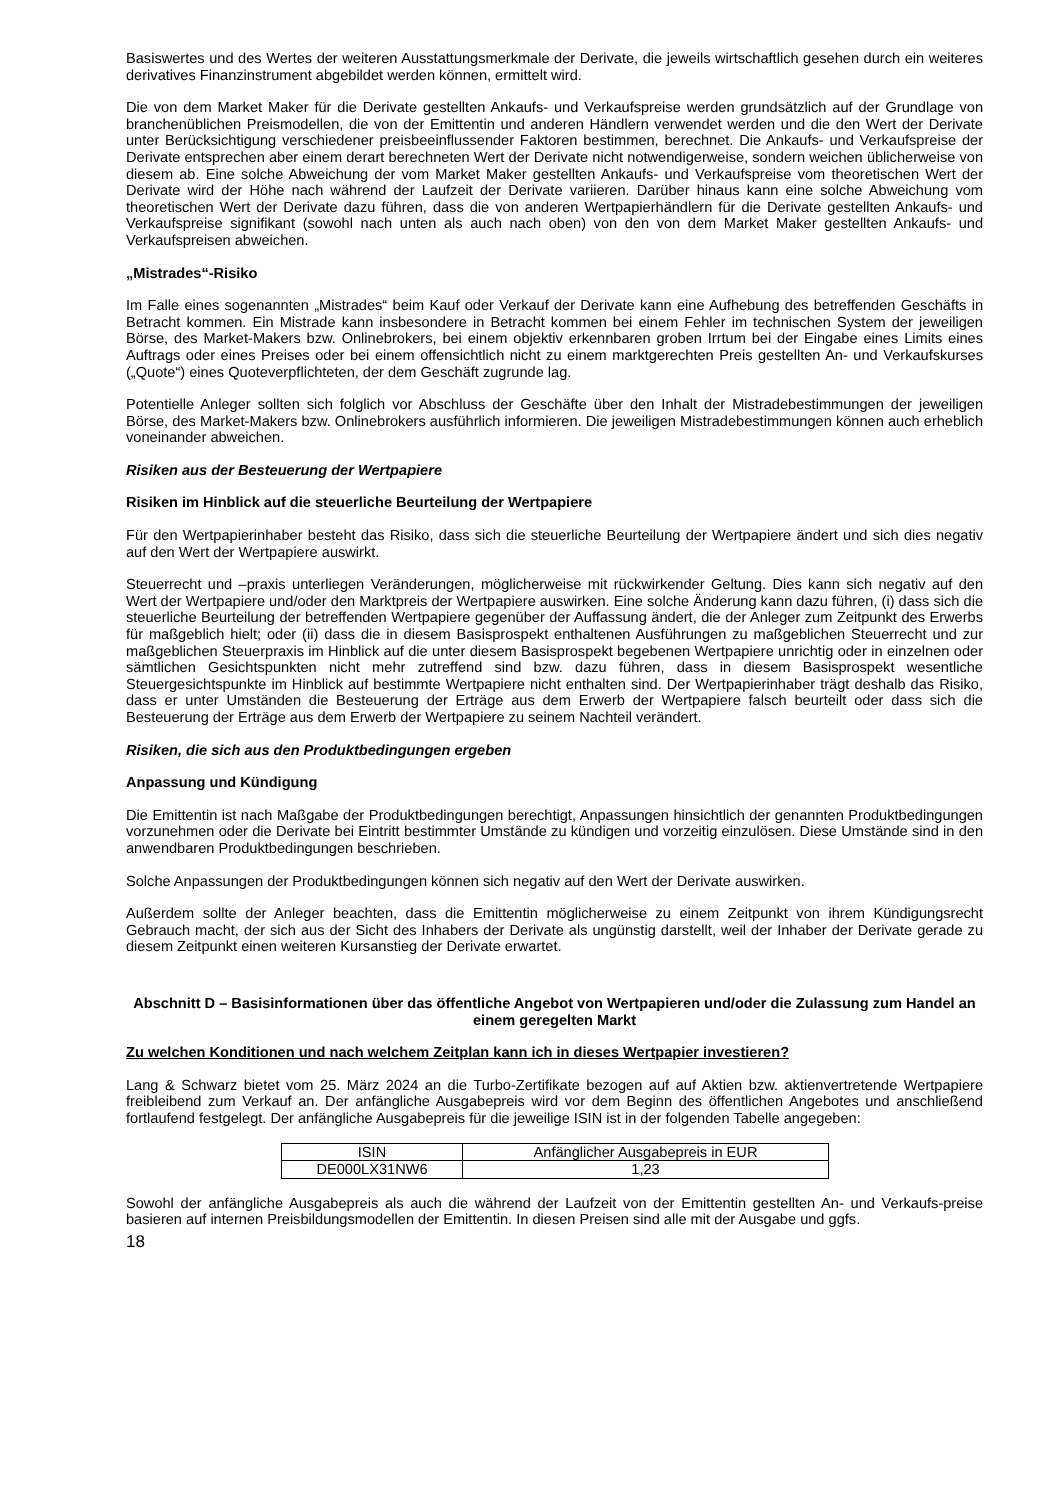Basiswertes und des Wertes der weiteren Ausstattungsmerkmale der Derivate, die jeweils wirtschaftlich gesehen durch ein weiteres derivatives Finanzinstrument abgebildet werden können, ermittelt wird.
Die von dem Market Maker für die Derivate gestellten Ankaufs- und Verkaufspreise werden grundsätzlich auf der Grundlage von branchenüblichen Preismodellen, die von der Emittentin und anderen Händlern verwendet werden und die den Wert der Derivate unter Berücksichtigung verschiedener preisbeeinflussender Faktoren bestimmen, berechnet. Die Ankaufs- und Verkaufspreise der Derivate entsprechen aber einem derart berechneten Wert der Derivate nicht notwendigerweise, sondern weichen üblicherweise von diesem ab. Eine solche Abweichung der vom Market Maker gestellten Ankaufs- und Verkaufspreise vom theoretischen Wert der Derivate wird der Höhe nach während der Laufzeit der Derivate variieren. Darüber hinaus kann eine solche Abweichung vom theoretischen Wert der Derivate dazu führen, dass die von anderen Wertpapierhändlern für die Derivate gestellten Ankaufs- und Verkaufspreise signifikant (sowohl nach unten als auch nach oben) von den von dem Market Maker gestellten Ankaufs- und Verkaufspreisen abweichen.
„Mistrades“-Risiko
Im Falle eines sogenannten „Mistrades“ beim Kauf oder Verkauf der Derivate kann eine Aufhebung des betreffenden Geschäfts in Betracht kommen. Ein Mistrade kann insbesondere in Betracht kommen bei einem Fehler im technischen System der jeweiligen Börse, des Market-Makers bzw. Onlinebrokers, bei einem objektiv erkennbaren groben Irrtum bei der Eingabe eines Limits eines Auftrags oder eines Preises oder bei einem offensichtlich nicht zu einem marktgerechten Preis gestellten An- und Verkaufskurses („Quote“) eines Quoteverpflichteten, der dem Geschäft zugrunde lag.
Potentielle Anleger sollten sich folglich vor Abschluss der Geschäfte über den Inhalt der Mistradebestimmungen der jeweiligen Börse, des Market-Makers bzw. Onlinebrokers ausführlich informieren. Die jeweiligen Mistradebestimmungen können auch erheblich voneinander abweichen.
Risiken aus der Besteuerung der Wertpapiere
Risiken im Hinblick auf die steuerliche Beurteilung der Wertpapiere
Für den Wertpapierinhaber besteht das Risiko, dass sich die steuerliche Beurteilung der Wertpapiere ändert und sich dies negativ auf den Wert der Wertpapiere auswirkt.
Steuerrecht und –praxis unterliegen Veränderungen, möglicherweise mit rückwirkender Geltung. Dies kann sich negativ auf den Wert der Wertpapiere und/oder den Marktpreis der Wertpapiere auswirken. Eine solche Änderung kann dazu führen, (i) dass sich die steuerliche Beurteilung der betreffenden Wertpapiere gegenüber der Auffassung ändert, die der Anleger zum Zeitpunkt des Erwerbs für maßgeblich hielt; oder (ii) dass die in diesem Basisprospekt enthaltenen Ausführungen zu maßgeblichen Steuerrecht und zur maßgeblichen Steuerpraxis im Hinblick auf die unter diesem Basisprospekt begebenen Wertpapiere unrichtig oder in einzelnen oder sämtlichen Gesichtspunkten nicht mehr zutreffend sind bzw. dazu führen, dass in diesem Basisprospekt wesentliche Steuergesichtspunkte im Hinblick auf bestimmte Wertpapiere nicht enthalten sind. Der Wertpapierinhaber trägt deshalb das Risiko, dass er unter Umständen die Besteuerung der Erträge aus dem Erwerb der Wertpapiere falsch beurteilt oder dass sich die Besteuerung der Erträge aus dem Erwerb der Wertpapiere zu seinem Nachteil verändert.
Risiken, die sich aus den Produktbedingungen ergeben
Anpassung und Kündigung
Die Emittentin ist nach Maßgabe der Produktbedingungen berechtigt, Anpassungen hinsichtlich der genannten Produktbedingungen vorzunehmen oder die Derivate bei Eintritt bestimmter Umstände zu kündigen und vorzeitig einzulösen. Diese Umstände sind in den anwendbaren Produktbedingungen beschrieben.
Solche Anpassungen der Produktbedingungen können sich negativ auf den Wert der Derivate auswirken.
Außerdem sollte der Anleger beachten, dass die Emittentin möglicherweise zu einem Zeitpunkt von ihrem Kündigungsrecht Gebrauch macht, der sich aus der Sicht des Inhabers der Derivate als ungünstig darstellt, weil der Inhaber der Derivate gerade zu diesem Zeitpunkt einen weiteren Kursanstieg der Derivate erwartet.
Abschnitt D – Basisinformationen über das öffentliche Angebot von Wertpapieren und/oder die Zulassung zum Handel an einem geregelten Markt
Zu welchen Konditionen und nach welchem Zeitplan kann ich in dieses Wertpapier investieren?
Lang & Schwarz bietet vom 25. März 2024 an die Turbo-Zertifikate bezogen auf auf Aktien bzw. aktienvertretende Wertpapiere freibleibend zum Verkauf an. Der anfängliche Ausgabepreis wird vor dem Beginn des öffentlichen Angebotes und anschließend fortlaufend festgelegt. Der anfängliche Ausgabepreis für die jeweilige ISIN ist in der folgenden Tabelle angegeben:
| ISIN | Anfänglicher Ausgabepreis in EUR |
| DE000LX31NW6 | 1,23 |
Sowohl der anfängliche Ausgabepreis als auch die während der Laufzeit von der Emittentin gestellten An- und Verkaufs-preise basieren auf internen Preisbildungsmodellen der Emittentin. In diesen Preisen sind alle mit der Ausgabe und ggfs.
18